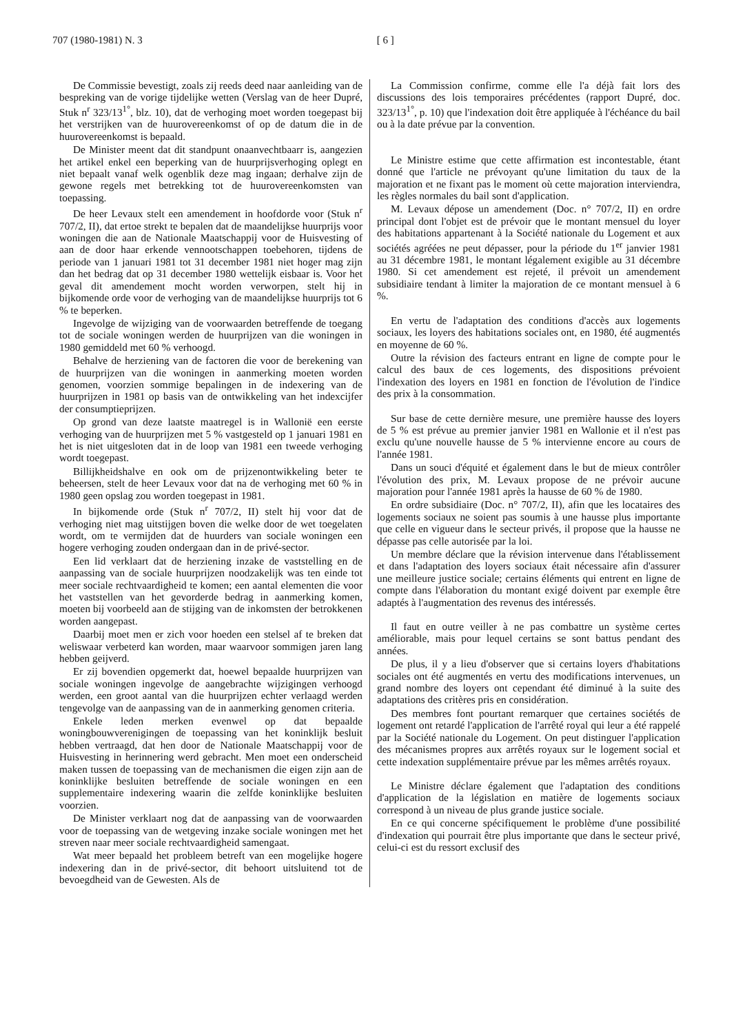707 (1980-1981) N. 3 [ 6 ]
De Commissie bevestigt, zoals zij reeds deed naar aanleiding van de bespreking van de vorige tijdelijke wetten (Verslag van de heer Dupré, Stuk n<sup>r</sup> 323/13<sup>1°</sup>, blz. 10), dat de verhoging moet worden toegepast bij het verstrijken van de huurovereenkomst of op de datum die in de huurovereenkomst is bepaald.
De Minister meent dat dit standpunt onaanvechtbaarr is, aangezien het artikel enkel een beperking van de huurprijsverhoging oplegt en niet bepaalt vanaf welk ogenblik deze mag ingaan; derhalve zijn de gewone regels met betrekking tot de huurovereenkomsten van toepassing.
De heer Levaux stelt een amendement in hoofdorde voor (Stuk n<sup>r</sup> 707/2, II), dat ertoe strekt te bepalen dat de maandelijkse huurprijs voor woningen die aan de Nationale Maatschappij voor de Huisvesting of aan de door haar erkende vennootschappen toebehoren, tijdens de periode van 1 januari 1981 tot 31 december 1981 niet hoger mag zijn dan het bedrag dat op 31 december 1980 wettelijk eisbaar is. Voor het geval dit amendement mocht worden verworpen, stelt hij in bijkomende orde voor de verhoging van de maandelijkse huurprijs tot 6 % te beperken.
Ingevolge de wijziging van de voorwaarden betreffende de toegang tot de sociale woningen werden de huurprijzen van die woningen in 1980 gemiddeld met 60 % verhoogd.
Behalve de herziening van de factoren die voor de berekening van de huurprijzen van die woningen in aanmerking moeten worden genomen, voorzien sommige bepalingen in de indexering van de huurprijzen in 1981 op basis van de ontwikkeling van het indexcijfer der consumptieprijzen.
Op grond van deze laatste maatregel is in Wallonië een eerste verhoging van de huurprijzen met 5 % vastgesteld op 1 januari 1981 en het is niet uitgesloten dat in de loop van 1981 een tweede verhoging wordt toegepast.
Billijkheidshalve en ook om de prijzenontwikkeling beter te beheersen, stelt de heer Levaux voor dat na de verhoging met 60 % in 1980 geen opslag zou worden toegepast in 1981.
In bijkomende orde (Stuk n<sup>r</sup> 707/2, II) stelt hij voor dat de verhoging niet mag uitstijgen boven die welke door de wet toegelaten wordt, om te vermijden dat de huurders van sociale woningen een hogere verhoging zouden ondergaan dan in de privé-sector.
Een lid verklaart dat de herziening inzake de vaststelling en de aanpassing van de sociale huurprijzen noodzakelijk was ten einde tot meer sociale rechtvaardigheid te komen; een aantal elementen die voor het vaststellen van het gevorderde bedrag in aanmerking komen, moeten bij voorbeeld aan de stijging van de inkomsten der betrokkenen worden aangepast.
Daarbij moet men er zich voor hoeden een stelsel af te breken dat weliswaar verbeterd kan worden, maar waarvoor sommigen jaren lang hebben geijverd.
Er zij bovendien opgemerkt dat, hoewel bepaalde huurprijzen van sociale woningen ingevolge de aangebrachte wijzigingen verhoogd werden, een groot aantal van die huurprijzen echter verlaagd werden tengevolge van de aanpassing van de in aanmerking genomen criteria.
Enkele leden merken evenwel op dat bepaalde woningbouwverenigingen de toepassing van het koninklijk besluit hebben vertraagd, dat hen door de Nationale Maatschappij voor de Huisvesting in herinnering werd gebracht. Men moet een onderscheid maken tussen de toepassing van de mechanismen die eigen zijn aan de koninklijke besluiten betreffende de sociale woningen en een supplementaire indexering waarin die zelfde koninklijke besluiten voorzien.
De Minister verklaart nog dat de aanpassing van de voorwaarden voor de toepassing van de wetgeving inzake sociale woningen met het streven naar meer sociale rechtvaardigheid samengaat.
Wat meer bepaald het probleem betreft van een mogelijke hogere indexering dan in de privé-sector, dit behoort uitsluitend tot de bevoegdheid van de Gewesten. Als de
La Commission confirme, comme elle l'a déjà fait lors des discussions des lois temporaires précédentes (rapport Dupré, doc. 323/13<sup>1°</sup>, p. 10) que l'indexation doit être appliquée à l'échéance du bail ou à la date prévue par la convention.
Le Ministre estime que cette affirmation est incontestable, étant donné que l'article ne prévoyant qu'une limitation du taux de la majoration et ne fixant pas le moment où cette majoration interviendra, les règles normales du bail sont d'application.
M. Levaux dépose un amendement (Doc. n° 707/2, II) en ordre principal dont l'objet est de prévoir que le montant mensuel du loyer des habitations appartenant à la Société nationale du Logement et aux sociétés agréées ne peut dépasser, pour la période du 1<sup>er</sup> janvier 1981 au 31 décembre 1981, le montant légalement exigible au 31 décembre 1980. Si cet amendement est rejeté, il prévoit un amendement subsidiaire tendant à limiter la majoration de ce montant mensuel à 6 %.
En vertu de l'adaptation des conditions d'accès aux logements sociaux, les loyers des habitations sociales ont, en 1980, été augmentés en moyenne de 60 %.
Outre la révision des facteurs entrant en ligne de compte pour le calcul des baux de ces logements, des dispositions prévoient l'indexation des loyers en 1981 en fonction de l'évolution de l'indice des prix à la consommation.
Sur base de cette dernière mesure, une première hausse des loyers de 5 % est prévue au premier janvier 1981 en Wallonie et il n'est pas exclu qu'une nouvelle hausse de 5 % intervienne encore au cours de l'année 1981.
Dans un souci d'équité et également dans le but de mieux contrôler l'évolution des prix, M. Levaux propose de ne prévoir aucune majoration pour l'année 1981 après la hausse de 60 % de 1980.
En ordre subsidiaire (Doc. n° 707/2, II), afin que les locataires des logements sociaux ne soient pas soumis à une hausse plus importante que celle en vigueur dans le secteur privés, il propose que la hausse ne dépasse pas celle autorisée par la loi.
Un membre déclare que la révision intervenue dans l'établissement et dans l'adaptation des loyers sociaux était nécessaire afin d'assurer une meilleure justice sociale; certains éléments qui entrent en ligne de compte dans l'élaboration du montant exigé doivent par exemple être adaptés à l'augmentation des revenus des intéressés.
Il faut en outre veiller à ne pas combattre un système certes améliorable, mais pour lequel certains se sont battus pendant des années.
De plus, il y a lieu d'observer que si certains loyers d'habitations sociales ont été augmentés en vertu des modifications intervenues, un grand nombre des loyers ont cependant été diminué à la suite des adaptations des critères pris en considération.
Des membres font pourtant remarquer que certaines sociétés de logement ont retardé l'application de l'arrêté royal qui leur a été rappelé par la Société nationale du Logement. On peut distinguer l'application des mécanismes propres aux arrêtés royaux sur le logement social et cette indexation supplémentaire prévue par les mêmes arrêtés royaux.
Le Ministre déclare également que l'adaptation des conditions d'application de la législation en matière de logements sociaux correspond à un niveau de plus grande justice sociale.
En ce qui concerne spécifiquement le problème d'une possibilité d'indexation qui pourrait être plus importante que dans le secteur privé, celui-ci est du ressort exclusif des